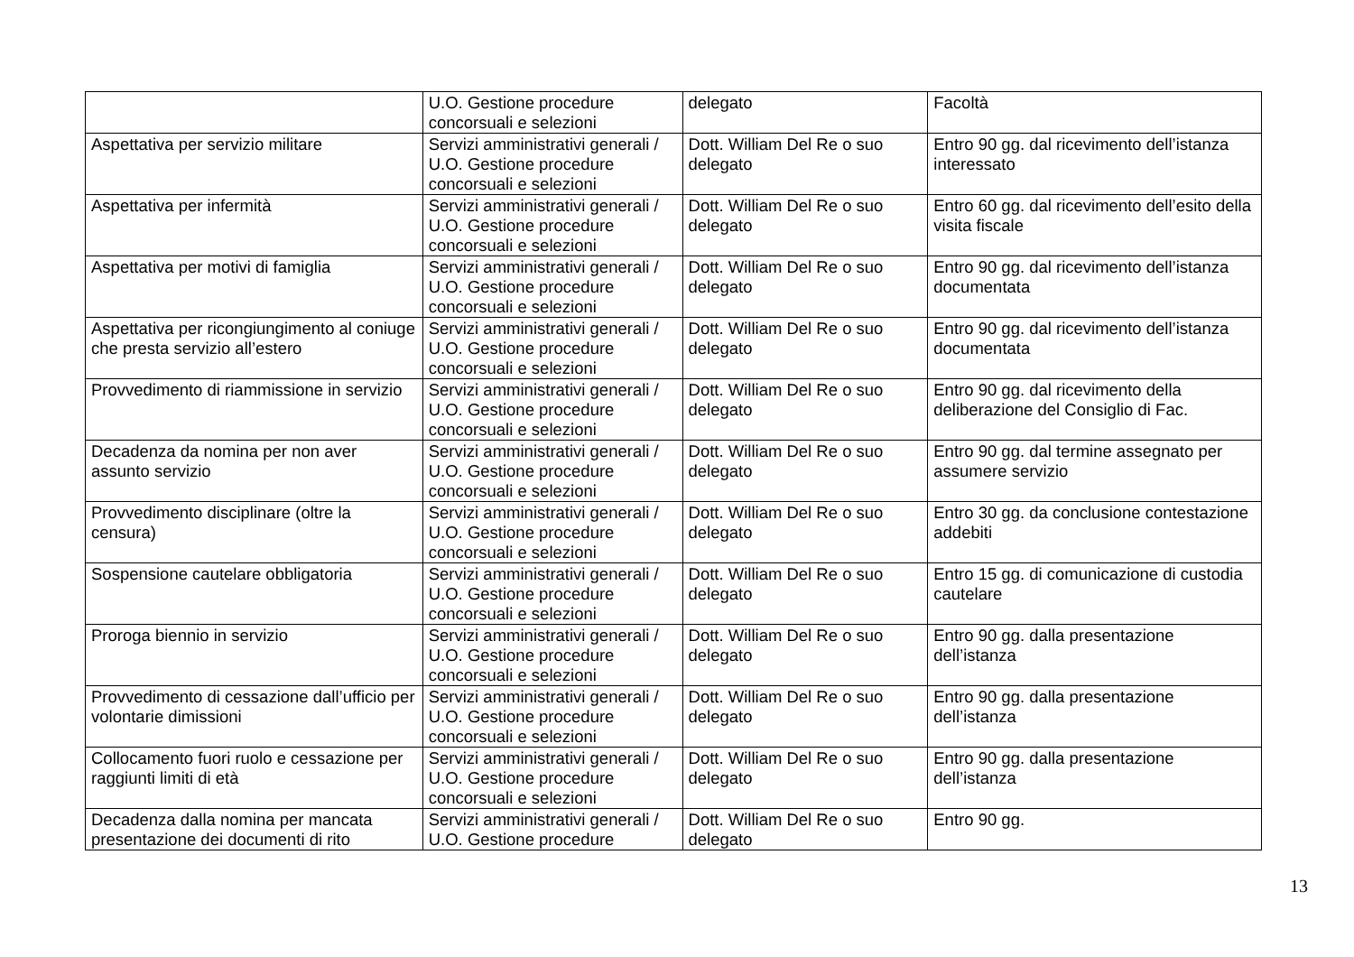| | U.O. Gestione procedure concorsuali e selezioni | delegato | Facoltà |
| Aspettativa per servizio militare | Servizi amministrativi generali / U.O. Gestione procedure concorsuali e selezioni | Dott. William Del Re o suo delegato | Entro 90 gg. dal ricevimento dell’istanza interessato |
| Aspettativa per infermità | Servizi amministrativi generali / U.O. Gestione procedure concorsuali e selezioni | Dott. William Del Re o suo delegato | Entro 60 gg. dal ricevimento dell’esito della visita fiscale |
| Aspettativa per motivi di famiglia | Servizi amministrativi generali / U.O. Gestione procedure concorsuali e selezioni | Dott. William Del Re o suo delegato | Entro 90 gg. dal ricevimento dell’istanza documentata |
| Aspettativa per ricongiungimento al coniuge che presta servizio all’estero | Servizi amministrativi generali / U.O. Gestione procedure concorsuali e selezioni | Dott. William Del Re o suo delegato | Entro 90 gg. dal ricevimento dell’istanza documentata |
| Provvedimento di riammissione in servizio | Servizi amministrativi generali / U.O. Gestione procedure concorsuali e selezioni | Dott. William Del Re o suo delegato | Entro 90 gg. dal ricevimento della deliberazione del Consiglio di Fac. |
| Decadenza da nomina per non aver assunto servizio | Servizi amministrativi generali / U.O. Gestione procedure concorsuali e selezioni | Dott. William Del Re o suo delegato | Entro 90 gg. dal termine assegnato per assumere servizio |
| Provvedimento disciplinare (oltre la censura) | Servizi amministrativi generali / U.O. Gestione procedure concorsuali e selezioni | Dott. William Del Re o suo delegato | Entro 30 gg. da conclusione contestazione addebiti |
| Sospensione cautelare obbligatoria | Servizi amministrativi generali / U.O. Gestione procedure concorsuali e selezioni | Dott. William Del Re o suo delegato | Entro 15 gg. di comunicazione di custodia cautelare |
| Proroga biennio in servizio | Servizi amministrativi generali / U.O. Gestione procedure concorsuali e selezioni | Dott. William Del Re o suo delegato | Entro 90 gg. dalla presentazione dell’istanza |
| Provvedimento di cessazione dall’ufficio per volontarie dimissioni | Servizi amministrativi generali / U.O. Gestione procedure concorsuali e selezioni | Dott. William Del Re o suo delegato | Entro 90 gg. dalla presentazione dell’istanza |
| Collocamento fuori ruolo e cessazione per raggiunti limiti di età | Servizi amministrativi generali / U.O. Gestione procedure concorsuali e selezioni | Dott. William Del Re o suo delegato | Entro 90 gg. dalla presentazione dell’istanza |
| Decadenza dalla nomina per mancata presentazione dei documenti di rito | Servizi amministrativi generali / U.O. Gestione procedure | Dott. William Del Re o suo delegato | Entro 90 gg. |
13